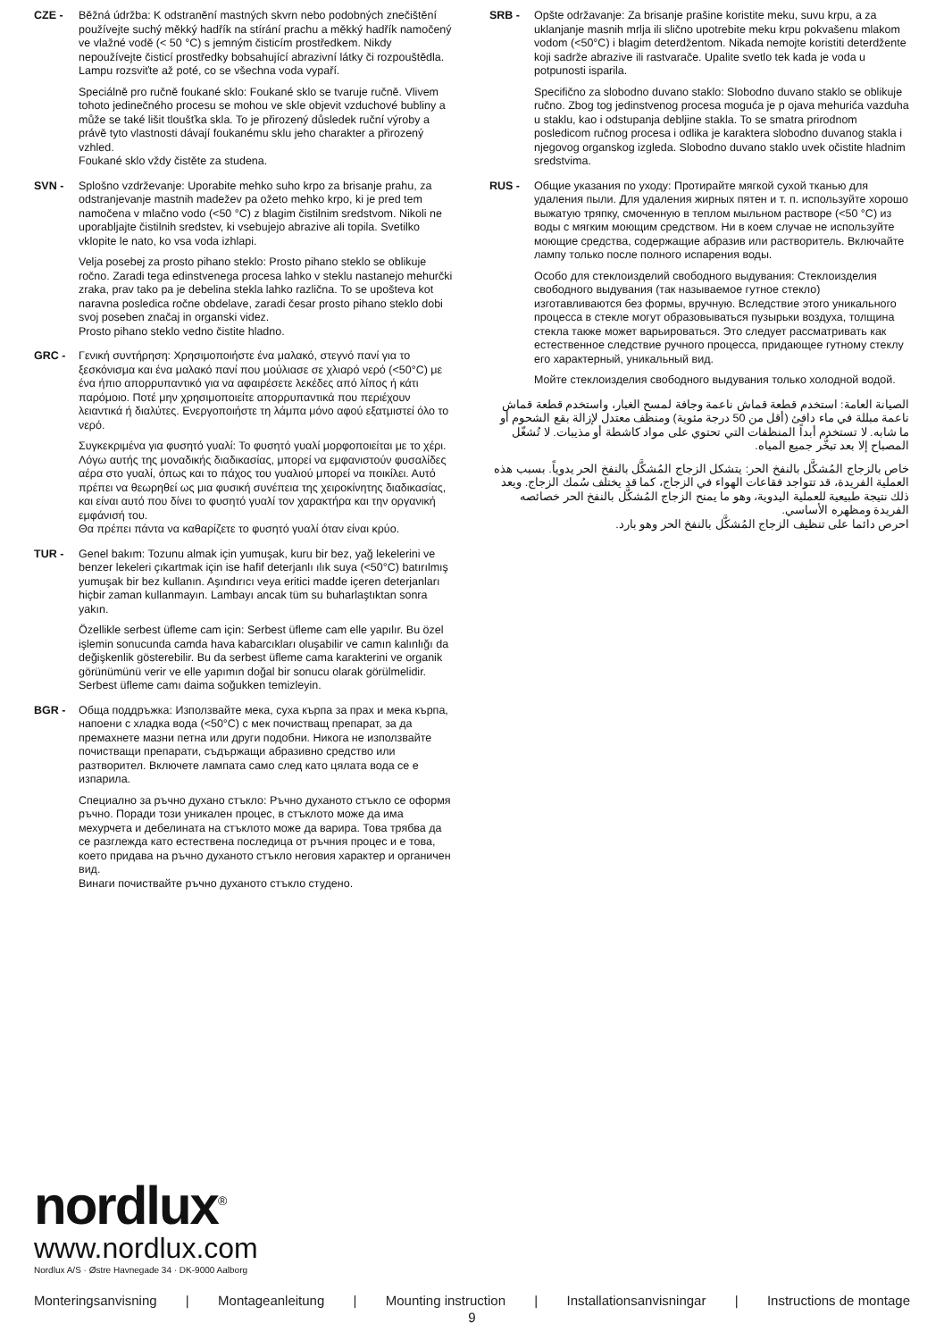CZE - Běžná údržba: K odstranění mastných skvrn nebo podobných znečištění používejte suchý měkký hadřík na stírání prachu a měkký hadřík namočený ve vlažné vodě (< 50 °C) s jemným čisticím prostředkem. Nikdy nepoužívejte čisticí prostředky bobsahující abrazivní látky či rozpouštědla. Lampu rozsviťte až poté, co se všechna voda vypaří.
Speciálně pro ručně foukané sklo: Foukané sklo se tvaruje ručně. Vlivem tohoto jedinečného procesu se mohou ve skle objevit vzduchové bubliny a může se také lišit tloušťka skla. To je přirozený důsledek ruční výroby a právě tyto vlastnosti dávají foukanému sklu jeho charakter a přirozený vzhled.
Foukané sklo vždy čistěte za studena.
SVN - Splošno vzdrževanje: Uporabite mehko suho krpo za brisanje prahu, za odstranjevanje mastnih madežev pa ožeto mehko krpo, ki je pred tem namočena v mlačno vodo (<50 °C) z blagim čistilnim sredstvom. Nikoli ne uporabljajte čistilnih sredstev, ki vsebujejo abrazive ali topila. Svetilko vklopite le nato, ko vsa voda izhlapi.
Velja posebej za prosto pihano steklo: Prosto pihano steklo se oblikuje ročno. Zaradi tega edinstvenega procesa lahko v steklu nastanejo mehurčki zraka, prav tako pa je debelina stekla lahko različna. To se upošteva kot naravna posledica ročne obdelave, zaradi česar prosto pihano steklo dobi svoj poseben značaj in organski videz.
Prosto pihano steklo vedno čistite hladno.
GRC - Γενική συντήρηση: Χρησιμοποιήστε ένα μαλακό, στεγνό πανί για το ξεσκόνισμα και ένα μαλακό πανί που μούλιασε σε χλιαρό νερό (<50°C) με ένα ήπιο απορρυπαντικό για να αφαιρέσετε λεκέδες από λίπος ή κάτι παρόμοιο. Ποτέ μην χρησιμοποιείτε απορρυπαντικά που περιέχουν λειαντικά ή διαλύτες. Ενεργοποιήστε τη λάμπα μόνο αφού εξατμιστεί όλο το νερό.
Συγκεκριμένα για φυσητό γυαλί: Το φυσητό γυαλί μορφοποιείται με το χέρι. Λόγω αυτής της μοναδικής διαδικασίας, μπορεί να εμφανιστούν φυσαλίδες αέρα στο γυαλί, όπως και το πάχος του γυαλιού μπορεί να ποικίλει. Αυτό πρέπει να θεωρηθεί ως μια φυσική συνέπεια της χειροκίνητης διαδικασίας, και είναι αυτό που δίνει το φυσητό γυαλί τον χαρακτήρα και την οργανική εμφάνισή του.
Θα πρέπει πάντα να καθαρίζετε το φυσητό γυαλί όταν είναι κρύο.
TUR - Genel bakım: Tozunu almak için yumuşak, kuru bir bez, yağ lekelerini ve benzer lekeleri çıkartmak için ise hafif deterjanlı ılık suya (<50°C) batırılmış yumuşak bir bez kullanın. Aşındırıcı veya eritici madde içeren deterjanları hiçbir zaman kullanmayın. Lambayı ancak tüm su buharlaştıktan sonra yakın.
Özellikle serbest üfleme cam için: Serbest üfleme cam elle yapılır. Bu özel işlemin sonucunda camda hava kabarcıkları oluşabilir ve camın kalınlığı da değişkenlik gösterebilir. Bu da serbest üfleme cama karakterini ve organik görünümünü verir ve elle yapımın doğal bir sonucu olarak görülmelidir.
Serbest üfleme camı daima soğukken temizleyin.
BGR - Обща поддръжка: Използвайте мека, суха кърпа за прах и мека кърпа, напоени с хладка вода (<50°C) с мек почистващ препарат, за да премахнете мазни петна или други подобни. Никога не използвайте почистващи препарати, съдържащи абразивно средство или разтворител. Включете лампата само след като цялата вода се е изпарила.
Специално за ръчно духано стъкло: Ръчно духаното стъкло се оформя ръчно. Поради този уникален процес, в стъклото може да има мехурчета и дебелината на стъклото може да варира. Това трябва да се разглежда като естествена последица от ръчния процес и е това, което придава на ръчно духаното стъкло неговия характер и органичен вид.
Винаги почиствайте ръчно духаното стъкло студено.
SRB - Opšte održavanje: Za brisanje prašine koristite meku, suvu krpu, a za uklanjanje masnih mrlja ili slično upotrebite meku krpu pokvašenu mlakom vodom (<50°C) i blagim deterdžentom. Nikada nemojte koristiti deterdžente koji sadrže abrazive ili rastvarače. Upalite svetlo tek kada je voda u potpunosti isparila.
Specifično za slobodno duvano staklo: Slobodno duvano staklo se oblikuje ručno. Zbog tog jedinstvenog procesa moguća je p ojava mehurića vazduha u staklu, kao i odstupanja debljine stakla. To se smatra prirodnom posledicom ručnog procesa i odlika je karaktera slobodno duvanog stakla i njegovog organskog izgleda. Slobodno duvano staklo uvek očistite hladnim sredstvima.
RUS - Общие указания по уходу: Протирайте мягкой сухой тканью для удаления пыли. Для удаления жирных пятен и т. п. используйте хорошо выжатую тряпку, смоченную в теплом мыльном растворе (<50 °C) из воды с мягким моющим средством. Ни в коем случае не используйте моющие средства, содержащие абразив или растворитель. Включайте лампу только после полного испарения воды.
Особо для стеклоизделий свободного выдувания: Стеклоизделия свободного выдувания (так называемое гутное стекло) изготавливаются без формы, вручную. Вследствие этого уникального процесса в стекле могут образовываться пузырьки воздуха, толщина стекла также может варьироваться. Это следует рассматривать как естественное следствие ручного процесса, придающее гутному стеклу его характерный, уникальный вид.
Мойте стеклоизделия свободного выдувания только холодной водой.
الصيانة العامة: استخدم قطعة قماش ناعمة وجافة لمسح الغبار، واستخدم قطعة قماش ناعمة مبللة في ماء دافئ (أقل من 50 درجة مئوية) ومنظف معتدل لإزالة بقع الشحوم أو ما شابه. لا تستخدم أبداً المنظفات التي تحتوي على مواد كاشطة أو مذيبات. لا تُشغّل المصباح إلا بعد تبخُّر جميع المياه.
خاص بالزجاج المُشكَّل بالنفخ الحر: يتشكل الزجاج المُشكَّل بالنفخ الحر يدوياً. بسبب هذه العملية الفريدة، قد تتواجد فقاعات الهواء في الزجاج، كما قد يختلف سُمك الزجاج. ويعد ذلك نتيجة طبيعية للعملية اليدوية، وهو ما يمنح الزجاج المُشكَّل بالنفخ الحر خصائصه الفريدة ومظهره الأساسي.
احرص دائما على تنظيف الزجاج المُشكَّل بالنفخ الحر وهو بارد.
nordlux<sup>®</sup>
www.nordlux.com
Nordlux A/S · Østre Havnegade 34 · DK-9000 Aalborg
Monteringsanvisning | Montageanleitung | Mounting instruction | Installationsanvisningar | Instructions de montage
9